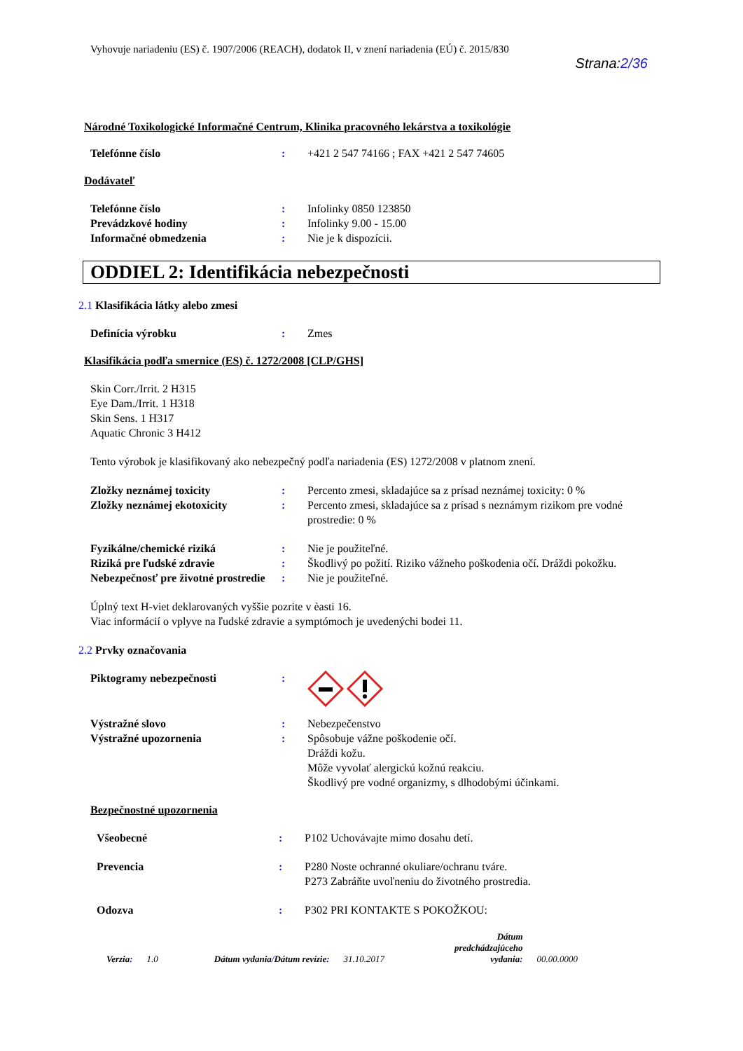Vyhovuje nariadeniu (ES) č. 1907/2006 (REACH), dodatok II, v znení nariadenia (EÚ) č. 2015/830
Strana:2/36
Národné Toxikologické Informačné Centrum, Klinika pracovného lekárstva a toxikológie
Telefónne číslo : +421 2 547 74166 ; FAX +421 2 547 74605
Dodávateľ
Telefónne číslo : Infolinky 0850 123850
Prevádzkové hodiny : Infolinky 9.00 - 15.00
Informačné obmedzenia : Nie je k dispozícii.
ODDIEL 2: Identifikácia nebezpečnosti
2.1 Klasifikácia látky alebo zmesi
Definícia výrobku : Zmes
Klasifikácia podľa smernice (ES) č. 1272/2008 [CLP/GHS]
Skin Corr./Irrit. 2 H315
Eye Dam./Irrit. 1 H318
Skin Sens. 1 H317
Aquatic Chronic 3 H412
Tento výrobok je klasifikovaný ako nebezpečný podľa nariadenia (ES) 1272/2008 v platnom znení.
Zložky neznámej toxicity : Percento zmesi, skladajúce sa z prísad neznámej toxicity: 0 %
Zložky neznámej ekotoxicity : Percento zmesi, skladajúce sa z prísad s neznámym rizikom pre vodné prostredie: 0 %
Fyzikálne/chemické riziká : Nie je použiteľné.
Riziká pre ľudské zdravie : Škodlivý po požití. Riziko vážneho poškodenia očí. Dráždi pokožku.
Nebezpečnosť pre životné prostredie
: Nie je použiteľné.
Úplný text H-viet deklarovaných vyššie pozrite v èasti 16.
Viac informácií o vplyve na ľudské zdravie a symptómoch je uvedenýchi bodei 11.
2.2 Prvky označovania
Piktogramy nebezpečnosti :
Výstražné slovo : Nebezpečenstvo
Výstražné upozornenia : Spôsobuje vážne poškodenie očí.
Dráždi kožu.
Môže vyvolať alergickú kožnú reakciu.
Škodlivý pre vodné organizmy, s dlhodobými účinkami.
Bezpečnostné upozornenia
Všeobecné : P102 Uchovávajte mimo dosahu detí.
Prevencia : P280 Noste ochranné okuliare/ochranu tváre.
P273 Zabráňte uvoľneniu do životného prostredia.
Odozva : P302 PRI KONTAKTE S POKOŽKOU:
Verzia: 1.0 Dátum vydania/Dátum revízie: 31.10.2017 Dátum
predchádzajúceho
vydania: 00.00.0000